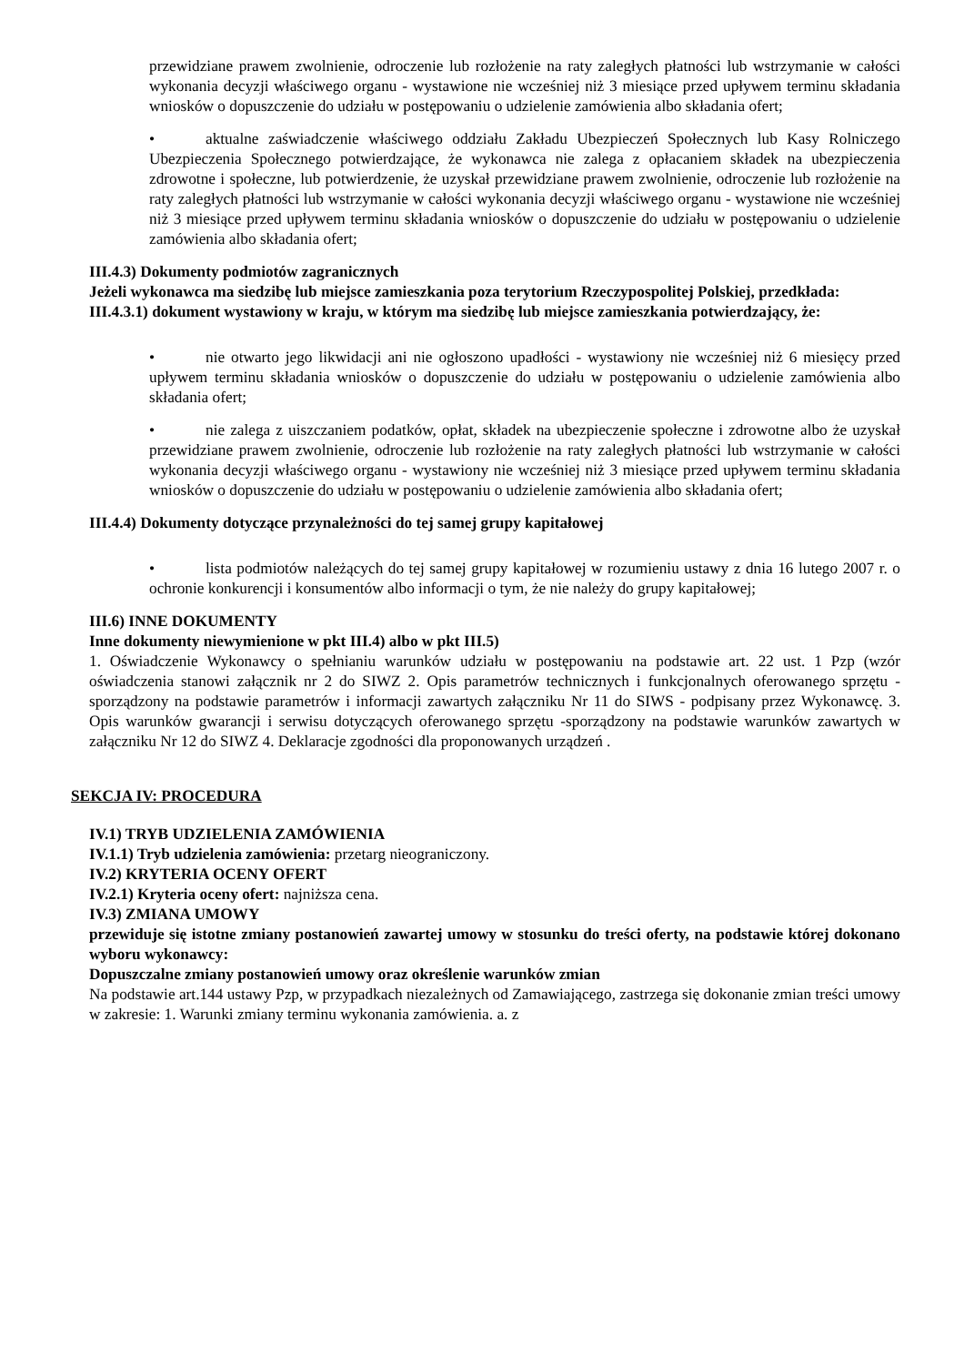przewidziane prawem zwolnienie, odroczenie lub rozłożenie na raty zaległych płatności lub wstrzymanie w całości wykonania decyzji właściwego organu - wystawione nie wcześniej niż 3 miesiące przed upływem terminu składania wniosków o dopuszczenie do udziału w postępowaniu o udzielenie zamówienia albo składania ofert;
• aktualne zaświadczenie właściwego oddziału Zakładu Ubezpieczeń Społecznych lub Kasy Rolniczego Ubezpieczenia Społecznego potwierdzające, że wykonawca nie zalega z opłacaniem składek na ubezpieczenia zdrowotne i społeczne, lub potwierdzenie, że uzyskał przewidziane prawem zwolnienie, odroczenie lub rozłożenie na raty zaległych płatności lub wstrzymanie w całości wykonania decyzji właściwego organu - wystawione nie wcześniej niż 3 miesiące przed upływem terminu składania wniosków o dopuszczenie do udziału w postępowaniu o udzielenie zamówienia albo składania ofert;
III.4.3) Dokumenty podmiotów zagranicznych
Jeżeli wykonawca ma siedzibę lub miejsce zamieszkania poza terytorium Rzeczypospolitej Polskiej, przedkłada:
III.4.3.1) dokument wystawiony w kraju, w którym ma siedzibę lub miejsce zamieszkania potwierdzający, że:
• nie otwarto jego likwidacji ani nie ogłoszono upadłości - wystawiony nie wcześniej niż 6 miesięcy przed upływem terminu składania wniosków o dopuszczenie do udziału w postępowaniu o udzielenie zamówienia albo składania ofert;
• nie zalega z uiszczaniem podatków, opłat, składek na ubezpieczenie społeczne i zdrowotne albo że uzyskał przewidziane prawem zwolnienie, odroczenie lub rozłożenie na raty zaległych płatności lub wstrzymanie w całości wykonania decyzji właściwego organu - wystawiony nie wcześniej niż 3 miesiące przed upływem terminu składania wniosków o dopuszczenie do udziału w postępowaniu o udzielenie zamówienia albo składania ofert;
III.4.4) Dokumenty dotyczące przynależności do tej samej grupy kapitałowej
• lista podmiotów należących do tej samej grupy kapitałowej w rozumieniu ustawy z dnia 16 lutego 2007 r. o ochronie konkurencji i konsumentów albo informacji o tym, że nie należy do grupy kapitałowej;
III.6) INNE DOKUMENTY
Inne dokumenty niewymienione w pkt III.4) albo w pkt III.5)
1. Oświadczenie Wykonawcy o spełnianiu warunków udziału w postępowaniu na podstawie art. 22 ust. 1 Pzp (wzór oświadczenia stanowi załącznik nr 2 do SIWZ 2. Opis parametrów technicznych i funkcjonalnych oferowanego sprzętu - sporządzony na podstawie parametrów i informacji zawartych załączniku Nr 11 do SIWS - podpisany przez Wykonawcę. 3. Opis warunków gwarancji i serwisu dotyczących oferowanego sprzętu -sporządzony na podstawie warunków zawartych w załączniku Nr 12 do SIWZ 4. Deklaracje zgodności dla proponowanych urządzeń .
SEKCJA IV: PROCEDURA
IV.1) TRYB UDZIELENIA ZAMÓWIENIA
IV.1.1) Tryb udzielenia zamówienia: przetarg nieograniczony.
IV.2) KRYTERIA OCENY OFERT
IV.2.1) Kryteria oceny ofert: najniższa cena.
IV.3) ZMIANA UMOWY
przewiduje się istotne zmiany postanowień zawartej umowy w stosunku do treści oferty, na podstawie której dokonano wyboru wykonawcy:
Dopuszczalne zmiany postanowień umowy oraz określenie warunków zmian
Na podstawie art.144 ustawy Pzp, w przypadkach niezależnych od Zamawiającego, zastrzega się dokonanie zmian treści umowy w zakresie: 1. Warunki zmiany terminu wykonania zamówienia. a. z